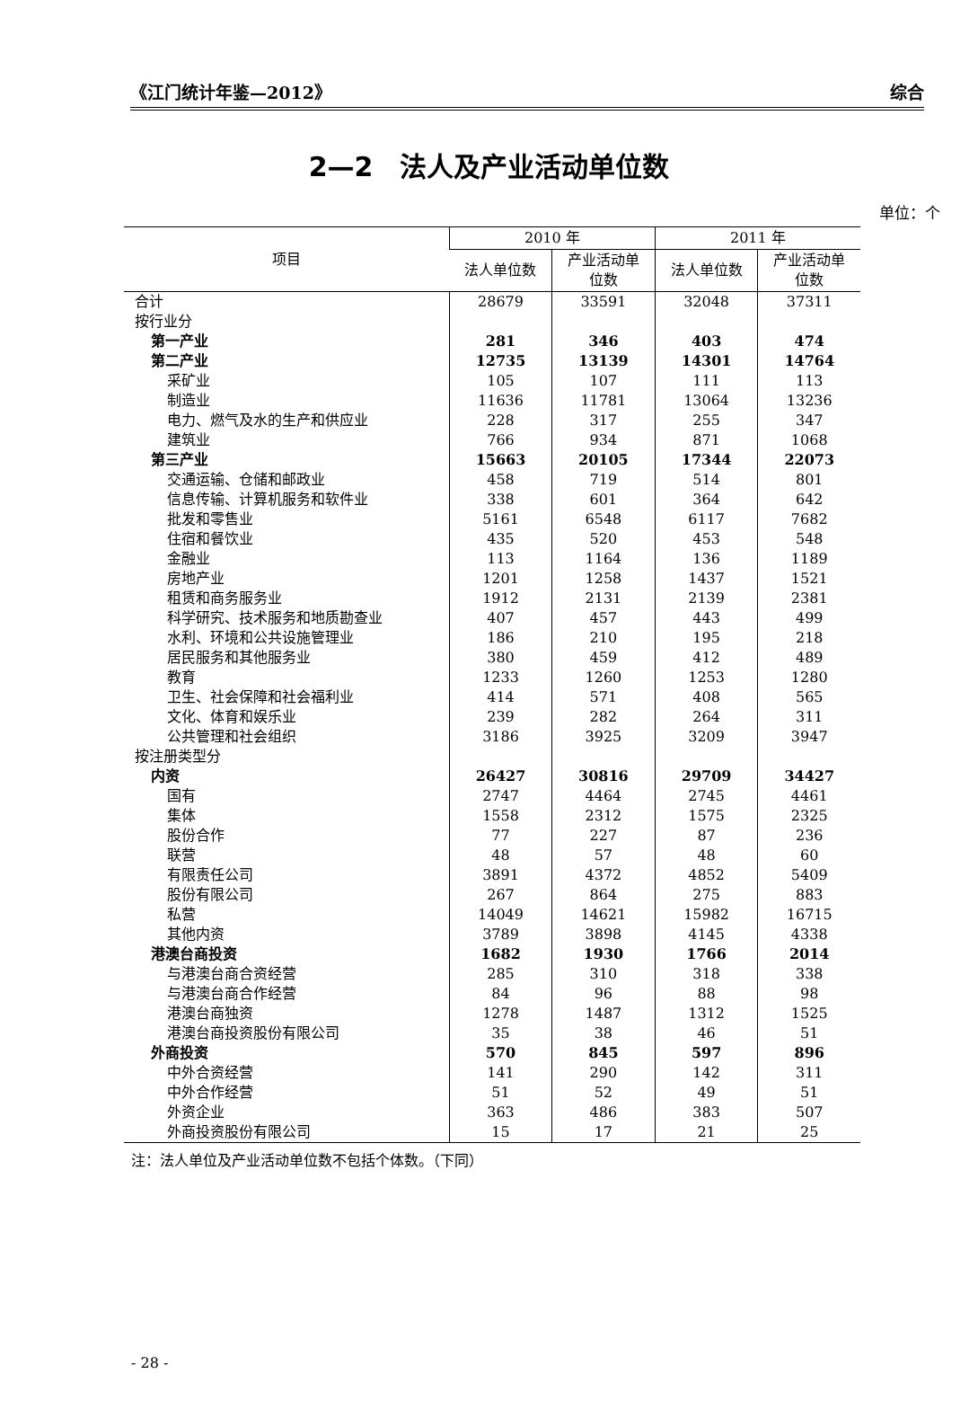《江门统计年鉴—2012》 综合
2—2　法人及产业活动单位数
单位：个
| 项目 | 2010 年 | | 2011 年 | |
| --- | --- | --- | --- | --- |
| | 法人单位数 | 产业活动单 位数 | 法人单位数 | 产业活动单 位数 |
| 合计 | 28679 | 33591 | 32048 | 37311 |
| 按行业分 | | | | |
| 第一产业 | 281 | 346 | 403 | 474 |
| 第二产业 | 12735 | 13139 | 14301 | 14764 |
| 采矿业 | 105 | 107 | 111 | 113 |
| 制造业 | 11636 | 11781 | 13064 | 13236 |
| 电力、燃气及水的生产和供应业 | 228 | 317 | 255 | 347 |
| 建筑业 | 766 | 934 | 871 | 1068 |
| 第三产业 | 15663 | 20105 | 17344 | 22073 |
| 交通运输、仓储和邮政业 | 458 | 719 | 514 | 801 |
| 信息传输、计算机服务和软件业 | 338 | 601 | 364 | 642 |
| 批发和零售业 | 5161 | 6548 | 6117 | 7682 |
| 住宿和餐饮业 | 435 | 520 | 453 | 548 |
| 金融业 | 113 | 1164 | 136 | 1189 |
| 房地产业 | 1201 | 1258 | 1437 | 1521 |
| 租赁和商务服务业 | 1912 | 2131 | 2139 | 2381 |
| 科学研究、技术服务和地质勘查业 | 407 | 457 | 443 | 499 |
| 水利、环境和公共设施管理业 | 186 | 210 | 195 | 218 |
| 居民服务和其他服务业 | 380 | 459 | 412 | 489 |
| 教育 | 1233 | 1260 | 1253 | 1280 |
| 卫生、社会保障和社会福利业 | 414 | 571 | 408 | 565 |
| 文化、体育和娱乐业 | 239 | 282 | 264 | 311 |
| 公共管理和社会组织 | 3186 | 3925 | 3209 | 3947 |
| 按注册类型分 | | | | |
| 内资 | 26427 | 30816 | 29709 | 34427 |
| 国有 | 2747 | 4464 | 2745 | 4461 |
| 集体 | 1558 | 2312 | 1575 | 2325 |
| 股份合作 | 77 | 227 | 87 | 236 |
| 联营 | 48 | 57 | 48 | 60 |
| 有限责任公司 | 3891 | 4372 | 4852 | 5409 |
| 股份有限公司 | 267 | 864 | 275 | 883 |
| 私营 | 14049 | 14621 | 15982 | 16715 |
| 其他内资 | 3789 | 3898 | 4145 | 4338 |
| 港澳台商投资 | 1682 | 1930 | 1766 | 2014 |
| 与港澳台商合资经营 | 285 | 310 | 318 | 338 |
| 与港澳台商合作经营 | 84 | 96 | 88 | 98 |
| 港澳台商独资 | 1278 | 1487 | 1312 | 1525 |
| 港澳台商投资股份有限公司 | 35 | 38 | 46 | 51 |
| 外商投资 | 570 | 845 | 597 | 896 |
| 中外合资经营 | 141 | 290 | 142 | 311 |
| 中外合作经营 | 51 | 52 | 49 | 51 |
| 外资企业 | 363 | 486 | 383 | 507 |
| 外商投资股份有限公司 | 15 | 17 | 21 | 25 |
注：法人单位及产业活动单位数不包括个体数。（下同）
- 28 -